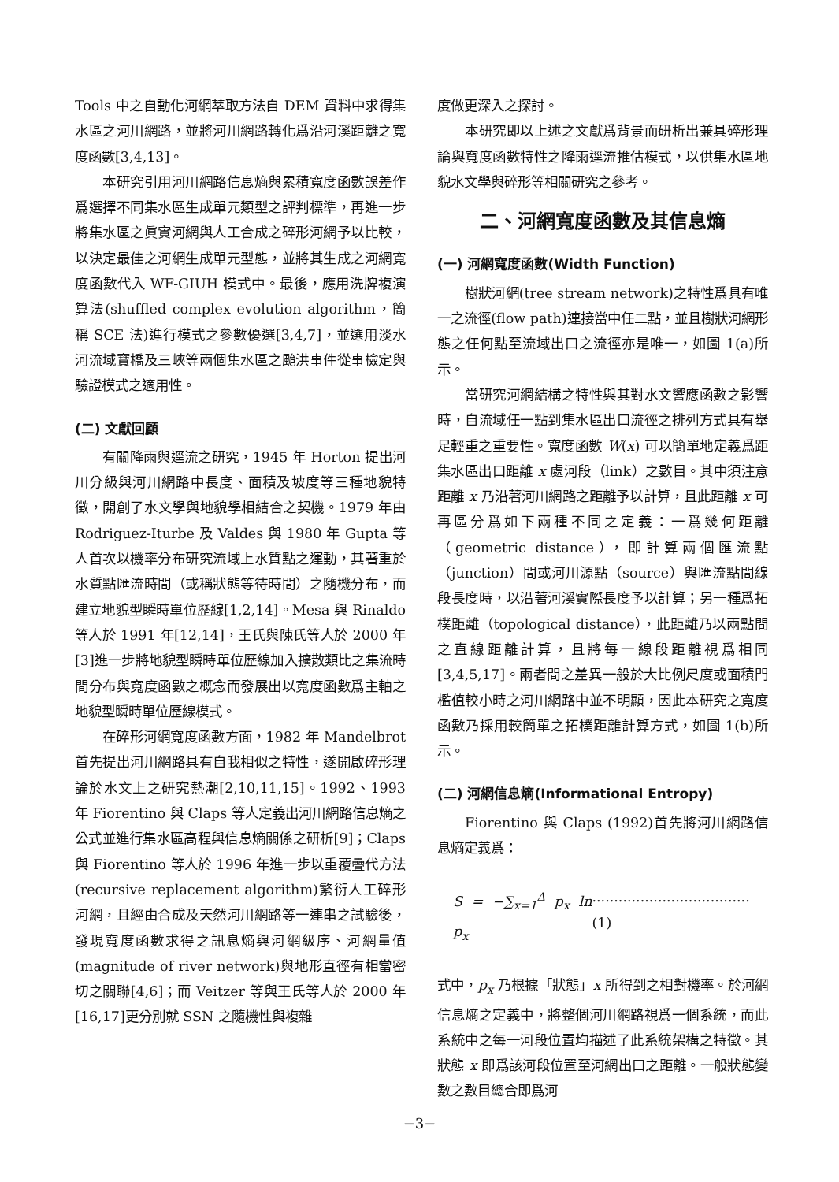Tools 中之自動化河網萃取方法自 DEM 資料中求得集水區之河川網路，並將河川網路轉化爲沿河溪距離之寬度函數[3,4,13]。
本研究引用河川網路信息熵與累積寬度函數誤差作爲選擇不同集水區生成單元類型之評判標準，再進一步將集水區之眞實河網與人工合成之碎形河網予以比較，以決定最佳之河網生成單元型態，並將其生成之河網寬度函數代入 WF-GIUH 模式中。最後，應用洗牌複演算法(shuffled complex evolution algorithm，簡稱 SCE 法)進行模式之參數優選[3,4,7]，並選用淡水河流域寶橋及三峽等兩個集水區之颱洪事件從事檢定與驗證模式之適用性。
(二) 文獻回顧
有關降雨與逕流之研究，1945 年 Horton 提出河川分級與河川網路中長度、面積及坡度等三種地貌特徵，開創了水文學與地貌學相結合之契機。1979 年由 Rodriguez-Iturbe 及 Valdes 與 1980 年 Gupta 等人首次以機率分布研究流域上水質點之運動，其著重於水質點匯流時間（或稱狀態等待時間）之隨機分布，而建立地貌型瞬時單位歷線[1,2,14]。Mesa 與 Rinaldo 等人於 1991 年[12,14]，王氏與陳氏等人於 2000 年[3]進一步將地貌型瞬時單位歷線加入擴散類比之集流時間分布與寬度函數之概念而發展出以寬度函數爲主軸之地貌型瞬時單位歷線模式。
在碎形河網寬度函數方面，1982 年 Mandelbrot 首先提出河川網路具有自我相似之特性，遂開啟碎形理論於水文上之研究熱潮[2,10,11,15]。1992、1993 年 Fiorentino 與 Claps 等人定義出河川網路信息熵之公式並進行集水區高程與信息熵關係之研析[9]；Claps 與 Fiorentino 等人於 1996 年進一步以重覆疊代方法(recursive replacement algorithm)繁衍人工碎形河網，且經由合成及天然河川網路等一連串之試驗後，發現寬度函數求得之訊息熵與河網級序、河網量值(magnitude of river network)與地形直徑有相當密切之關聯[4,6]；而 Veitzer 等與王氏等人於 2000 年[16,17]更分別就 SSN 之隨機性與複雜
度做更深入之探討。
本研究即以上述之文獻爲背景而研析出兼具碎形理論與寬度函數特性之降雨逕流推估模式，以供集水區地貌水文學與碎形等相關研究之參考。
二、河網寬度函數及其信息熵
(一) 河網寬度函數(Width Function)
樹狀河網(tree stream network)之特性爲具有唯一之流徑(flow path)連接當中任二點，並且樹狀河網形態之任何點至流域出口之流徑亦是唯一，如圖 1(a)所示。
當研究河網結構之特性與其對水文響應函數之影響時，自流域任一點到集水區出口流徑之排列方式具有舉足輕重之重要性。寬度函數 W(x) 可以簡單地定義爲距集水區出口距離 x 處河段（link）之數目。其中須注意距離 x 乃沿著河川網路之距離予以計算，且此距離 x 可再區分爲如下兩種不同之定義：一爲幾何距離（geometric distance），即計算兩個匯流點（junction）間或河川源點（source）與匯流點間線段長度時，以沿著河溪實際長度予以計算；另一種爲拓樸距離（topological distance），此距離乃以兩點間之直線距離計算，且將每一線段距離視爲相同[3,4,5,17]。兩者間之差異一般於大比例尺度或面積門檻值較小時之河川網路中並不明顯，因此本研究之寬度函數乃採用較簡單之拓樸距離計算方式，如圖 1(b)所示。
(二) 河網信息熵(Informational Entropy)
Fiorentino 與 Claps (1992)首先將河川網路信息熵定義爲：
S = −∑<sub>x=1</sub><sup>Δ</sup> p<sub>x</sub> ln p<sub>x</sub>....................................(1)
式中，p<sub>x</sub> 乃根據「狀態」x 所得到之相對機率。於河網信息熵之定義中，將整個河川網路視爲一個系統，而此系統中之每一河段位置均描述了此系統架構之特徵。其狀態 x 即爲該河段位置至河網出口之距離。一般狀態變數之數目總合即爲河
−3−